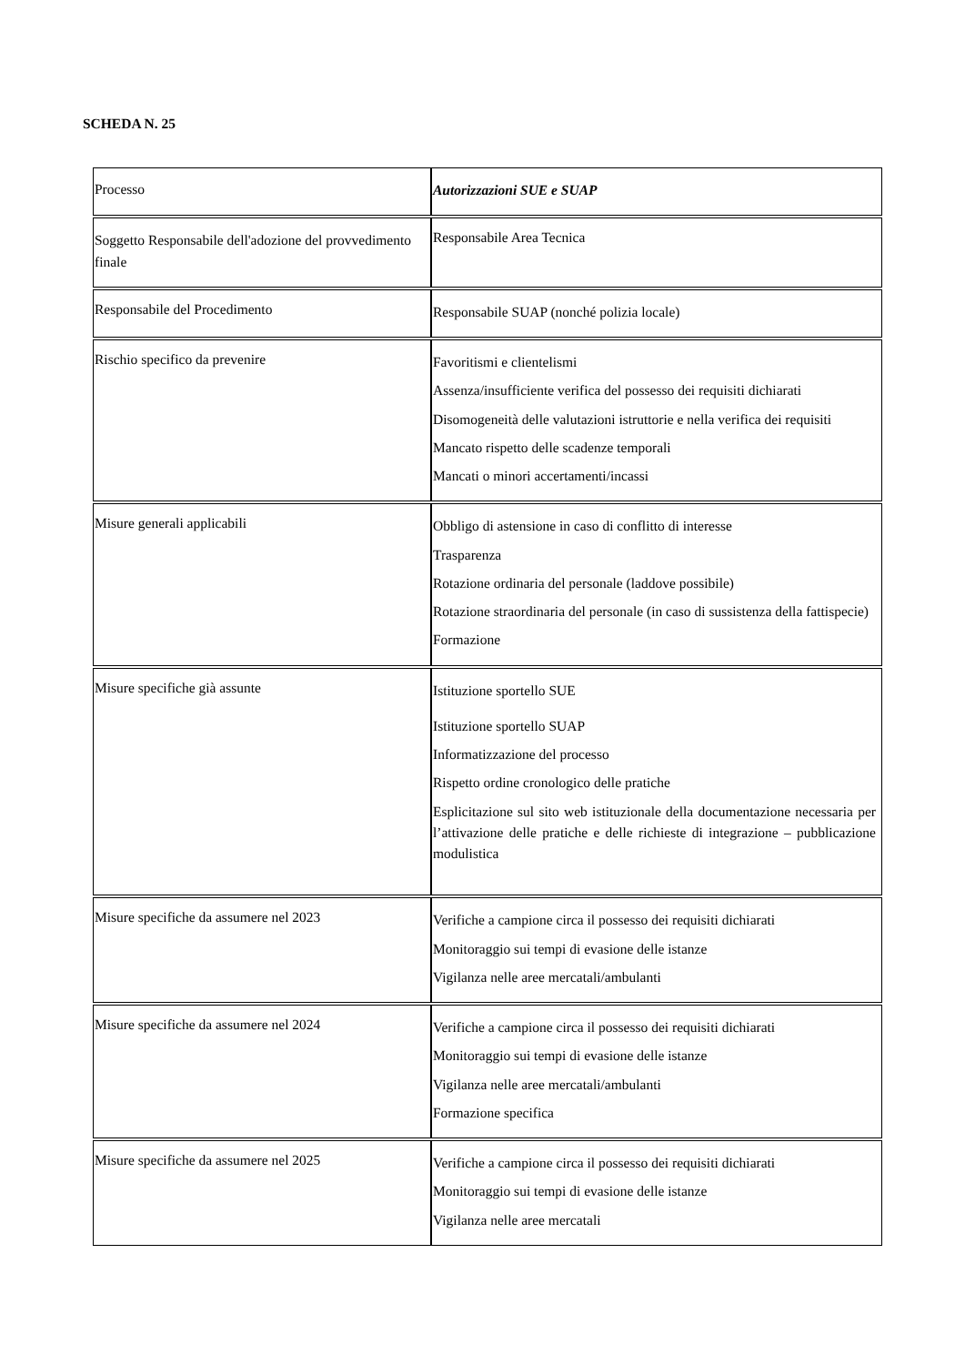SCHEDA N. 25
| Processo | Autorizzazioni SUE e SUAP |
| Soggetto Responsabile dell'adozione del provvedimento finale | Responsabile Area Tecnica |
| Responsabile del Procedimento | Responsabile SUAP (nonché polizia locale) |
| Rischio specifico da prevenire | Favoritismi e clientelismi Assenza/insufficiente verifica del possesso dei requisiti dichiarati Disomogeneità delle valutazioni istruttorie e nella verifica dei requisiti Mancato rispetto delle scadenze temporali Mancati o minori accertamenti/incassi |
| Misure generali applicabili | Obbligo di astensione in caso di conflitto di interesse Trasparenza Rotazione ordinaria del personale (laddove possibile) Rotazione straordinaria del personale (in caso di sussistenza della fattispecie) Formazione |
| Misure specifiche già assunte | Istituzione sportello SUE Istituzione sportello SUAP Informatizzazione del processo Rispetto ordine cronologico delle pratiche Esplicitazione sul sito web istituzionale della documentazione necessaria per l’attivazione delle pratiche e delle richieste di integrazione – pubblicazione modulistica |
| Misure specifiche da assumere nel 2023 | Verifiche a campione circa il possesso dei requisiti dichiarati Monitoraggio sui tempi di evasione delle istanze Vigilanza nelle aree mercatali/ambulanti |
| Misure specifiche da assumere nel 2024 | Verifiche a campione circa il possesso dei requisiti dichiarati Monitoraggio sui tempi di evasione delle istanze Vigilanza nelle aree mercatali/ambulanti Formazione specifica |
| Misure specifiche da assumere nel 2025 | Verifiche a campione circa il possesso dei requisiti dichiarati Monitoraggio sui tempi di evasione delle istanze Vigilanza nelle aree mercatali |